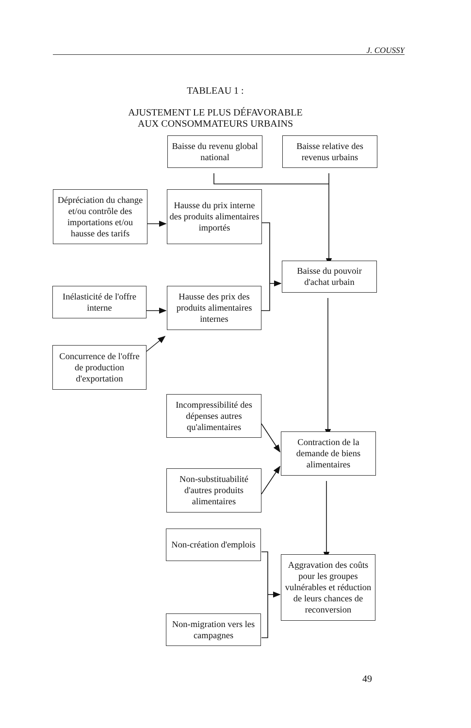J. COUSSY
TABLEAU 1 :
AJUSTEMENT LE PLUS DÉFAVORABLE
AUX CONSOMMATEURS URBAINS
Baisse du revenu global national
Baisse relative des revenus urbains
Dépréciation du change et/ou contrôle des importations et/ou hausse des tarifs
Hausse du prix interne des produits alimentaires importés
Inélasticité de l'offre interne
Concurrence de l'offre de production d'exportation
Hausse des prix des produits alimentaires internes
Baisse du pouvoir d'achat urbain
Incompressibilité des dépenses autres qu'alimentaires
Non-substituabilité d'autres produits alimentaires
Contraction de la demande de biens alimentaires
Non-création d'emplois
Non-migration vers les campagnes
Aggravation des coûts pour les groupes vulnérables et réduction de leurs chances de reconversion
49